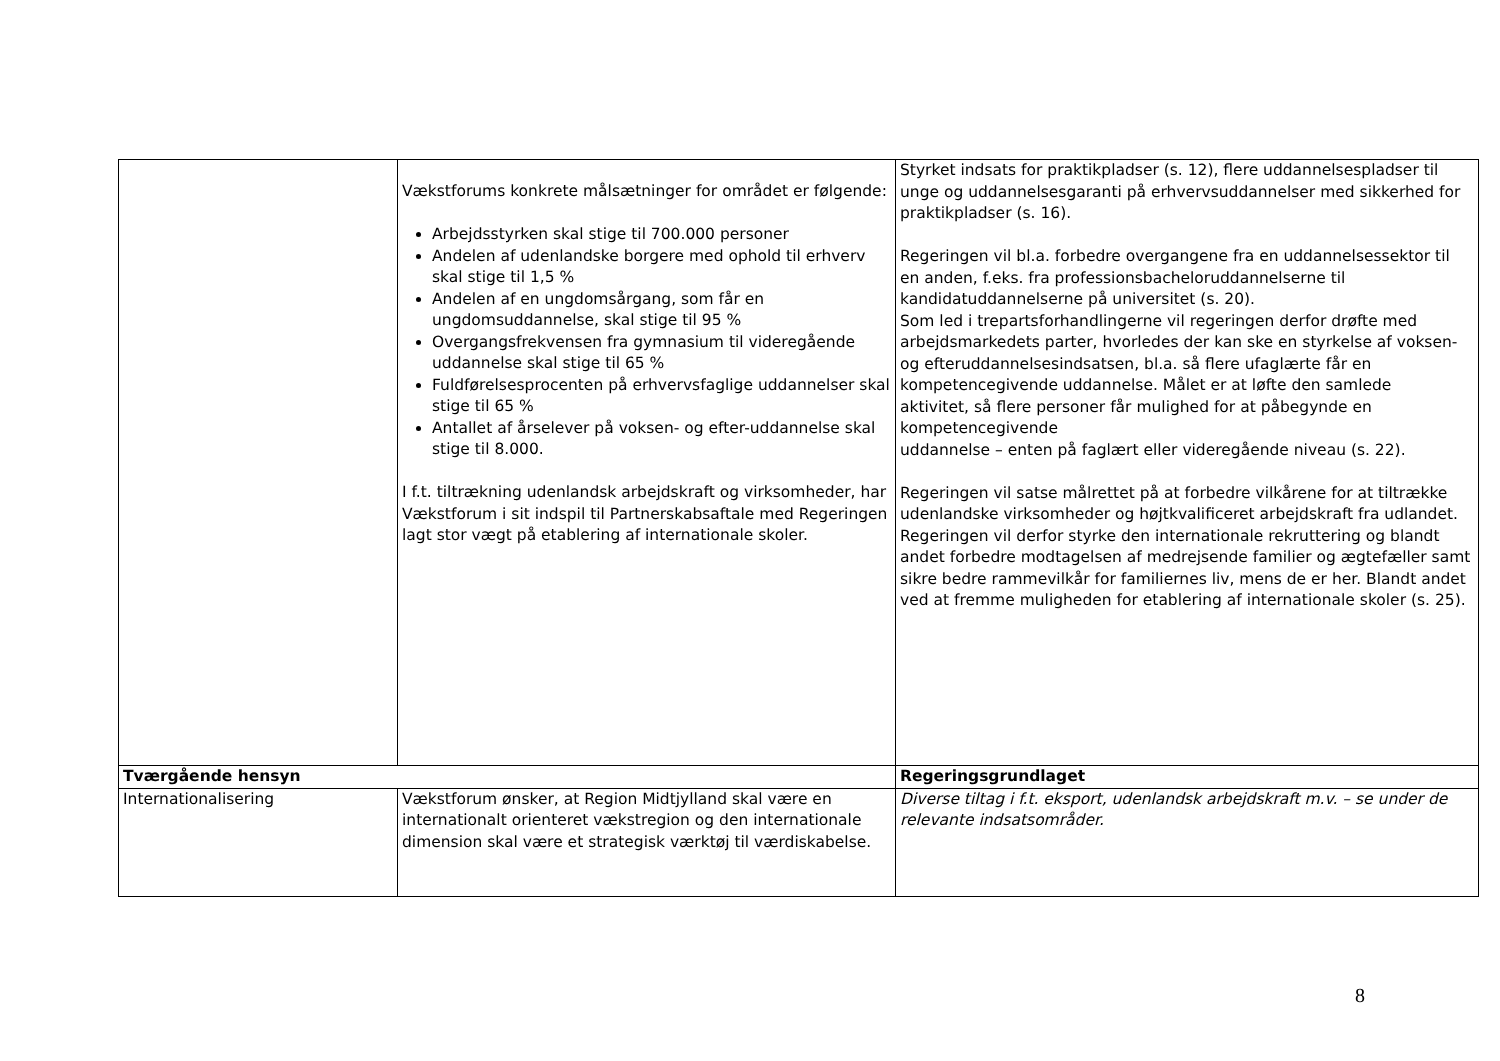| | Vækstforums konkrete målsætninger for området er følgende: Arbejdsstyrken skal stige til 700.000 personer Andelen af udenlandske borgere med ophold til erhverv skal stige til 1,5 % Andelen af en ungdomsårgang, som får en ungdomsuddannelse, skal stige til 95 % Overgangsfrekvensen fra gymnasium til videregående uddannelse skal stige til 65 % Fuldførelsesprocenten på erhvervsfaglige uddannelser skal stige til 65 % Antallet af årselever på voksen- og efter-uddannelse skal stige til 8.000. I f.t. tiltrækning udenlandsk arbejdskraft og virksomheder, har Vækstforum i sit indspil til Partnerskabsaftale med Regeringen lagt stor vægt på etablering af internationale skoler. | Styrket indsats for praktikpladser (s. 12), flere uddannelsespladser til unge og uddannelsesgaranti på erhvervsuddannelser med sikkerhed for praktikpladser (s. 16). Regeringen vil bl.a. forbedre overgangene fra en uddannelsessektor til en anden, f.eks. fra professionsbacheloruddannelserne til kandidatuddannelserne på universitet (s. 20). Som led i trepartsforhandlingerne vil regeringen derfor drøfte med arbejdsmarkedets parter, hvorledes der kan ske en styrkelse af voksen- og efteruddannelsesindsatsen, bl.a. så flere ufaglærte får en kompetencegivende uddannelse. Målet er at løfte den samlede aktivitet, så flere personer får mulighed for at påbegynde en kompetencegivende uddannelse – enten på faglært eller videregående niveau (s. 22). Regeringen vil satse målrettet på at forbedre vilkårene for at tiltrække udenlandske virksomheder og højtkvalificeret arbejdskraft fra udlandet. Regeringen vil derfor styrke den internationale rekruttering og blandt andet forbedre modtagelsen af medrejsende familier og ægtefæller samt sikre bedre rammevilkår for familiernes liv, mens de er her. Blandt andet ved at fremme muligheden for etablering af internationale skoler (s. 25). |
| Tværgående hensyn | | Regeringsgrundlaget |
| Internationalisering | Vækstforum ønsker, at Region Midtjylland skal være en internationalt orienteret vækstregion og den internationale dimension skal være et strategisk værktøj til værdiskabelse. | Diverse tiltag i f.t. eksport, udenlandsk arbejdskraft m.v. – se under de relevante indsatsområder. |
8